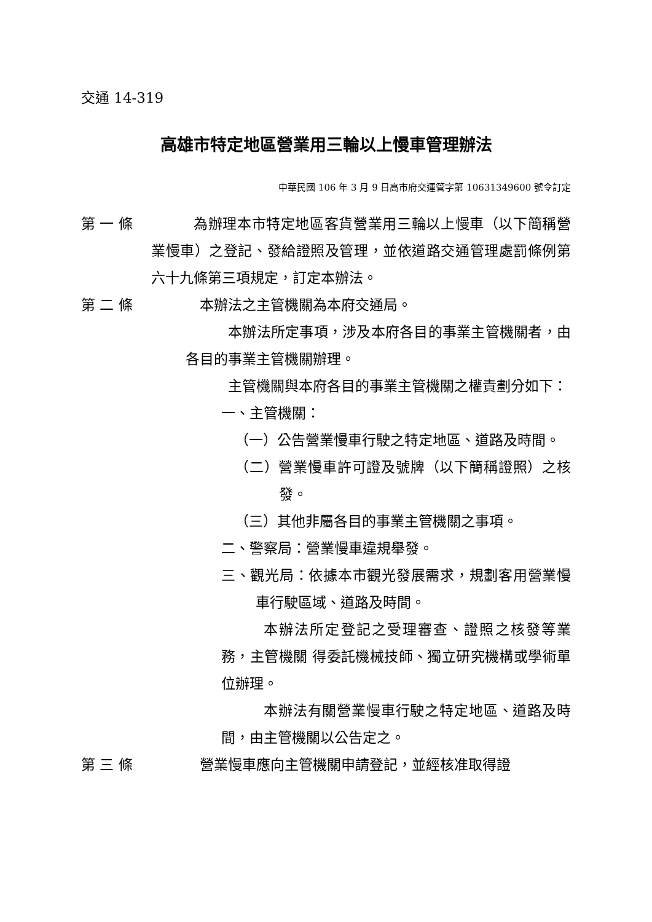交通 14-319
高雄市特定地區營業用三輪以上慢車管理辦法
中華民國 106 年 3 月 9 日高市府交運管字第 10631349600 號令訂定
第 一 條
為辦理本市特定地區客貨營業用三輪以上慢車（以下簡稱營業慢車）之登記、發給證照及管理，並依道路交通管理處罰條例第六十九條第三項規定，訂定本辦法。
第 二 條
本辦法之主管機關為本府交通局。
本辦法所定事項，涉及本府各目的事業主管機關者，由各目的事業主管機關辦理。
主管機關與本府各目的事業主管機關之權責劃分如下：
一、主管機關：
（一）公告營業慢車行駛之特定地區、道路及時間。
（二）營業慢車許可證及號牌（以下簡稱證照）之核發。
（三）其他非屬各目的事業主管機關之事項。
二、警察局：營業慢車違規舉發。
三、觀光局：依據本市觀光發展需求，規劃客用營業慢車行駛區域、道路及時間。
本辦法所定登記之受理審查、證照之核發等業務，主管機關 得委託機械技師、獨立研究機構或學術單位辦理。
本辦法有關營業慢車行駛之特定地區、道路及時間，由主管機關以公告定之。
第 三 條
營業慢車應向主管機關申請登記，並經核准取得證